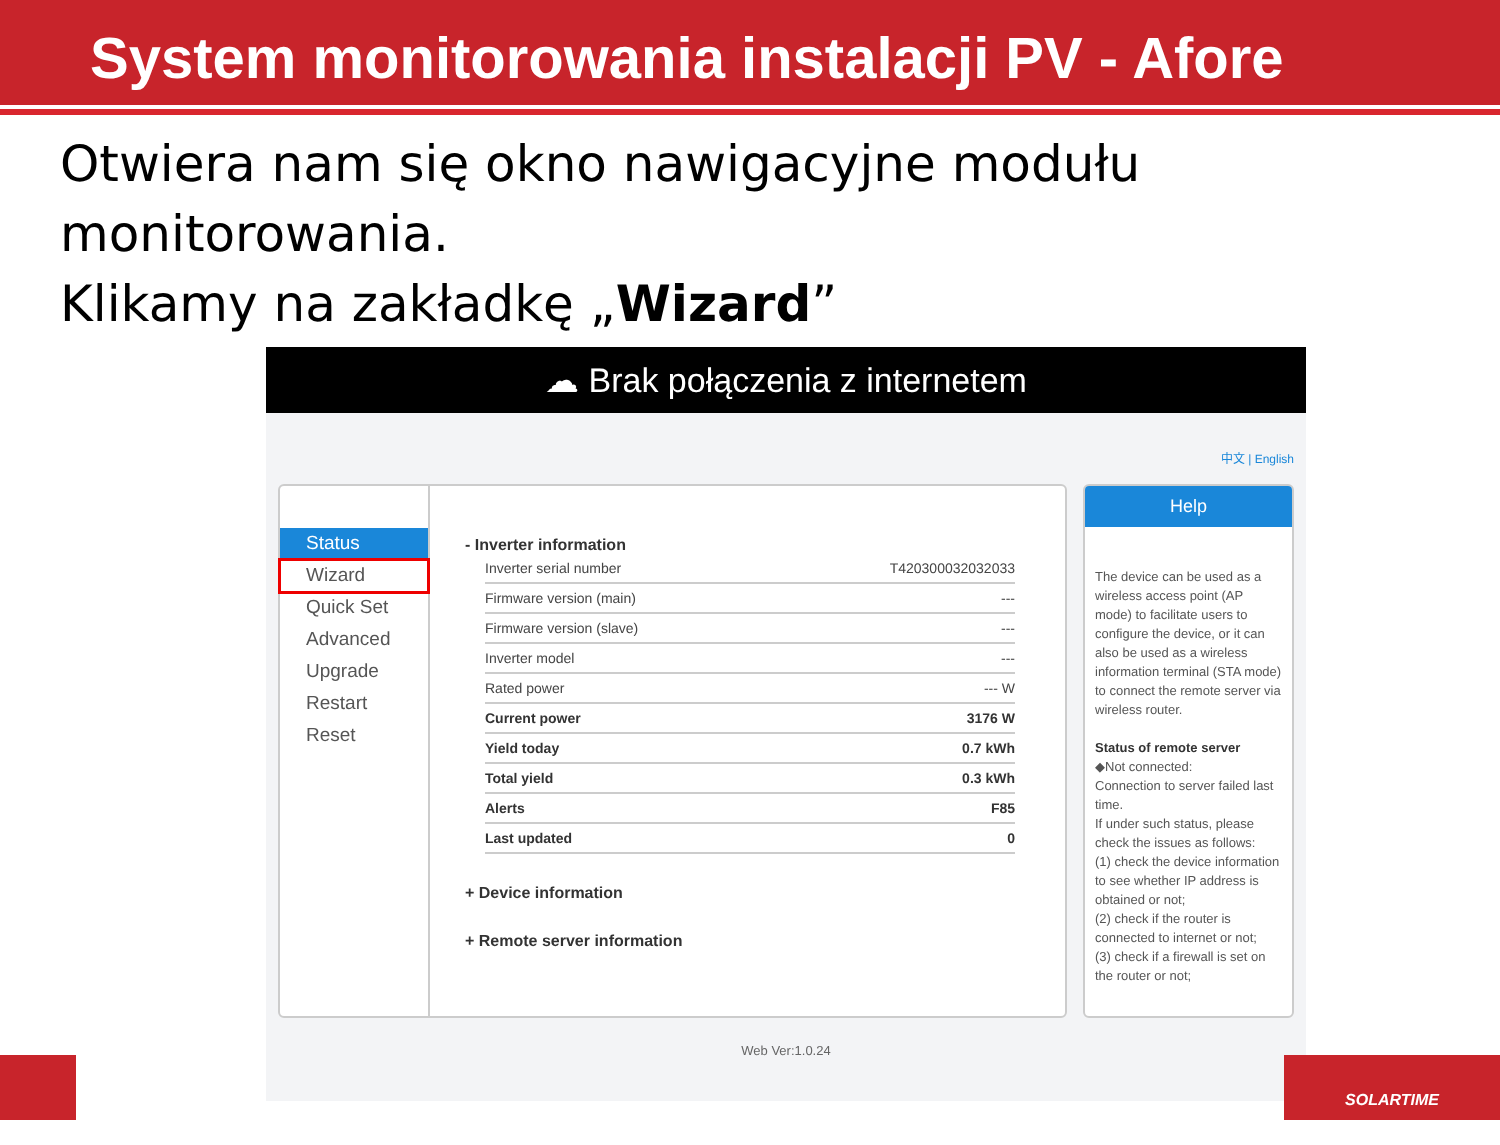System monitorowania instalacji PV - Afore
Otwiera nam się okno nawigacyjne modułu monitorowania.
Klikamy na zakładkę „Wizard”
☁ Brak połączenia z internetem
中文 | English
Status
Wizard
Quick Set
Advanced
Upgrade
Restart
Reset
- Inverter information
| Inverter serial number | T420300032032033 |
| Firmware version (main) | --- |
| Firmware version (slave) | --- |
| Inverter model | --- |
| Rated power | --- W |
| Current power | 3176 W |
| Yield today | 0.7 kWh |
| Total yield | 0.3 kWh |
| Alerts | F85 |
| Last updated | 0 |
+ Device information
+ Remote server information
Help
The device can be used as a wireless access point (AP mode) to facilitate users to configure the device, or it can also be used as a wireless information terminal (STA mode) to connect the remote server via wireless router.
Status of remote server
◆Not connected:
Connection to server failed last time.
If under such status, please check the issues as follows:
(1) check the device information to see whether IP address is obtained or not;
(2) check if the router is connected to internet or not;
(3) check if a firewall is set on the router or not;
Web Ver:1.0.24
SOLARTIME